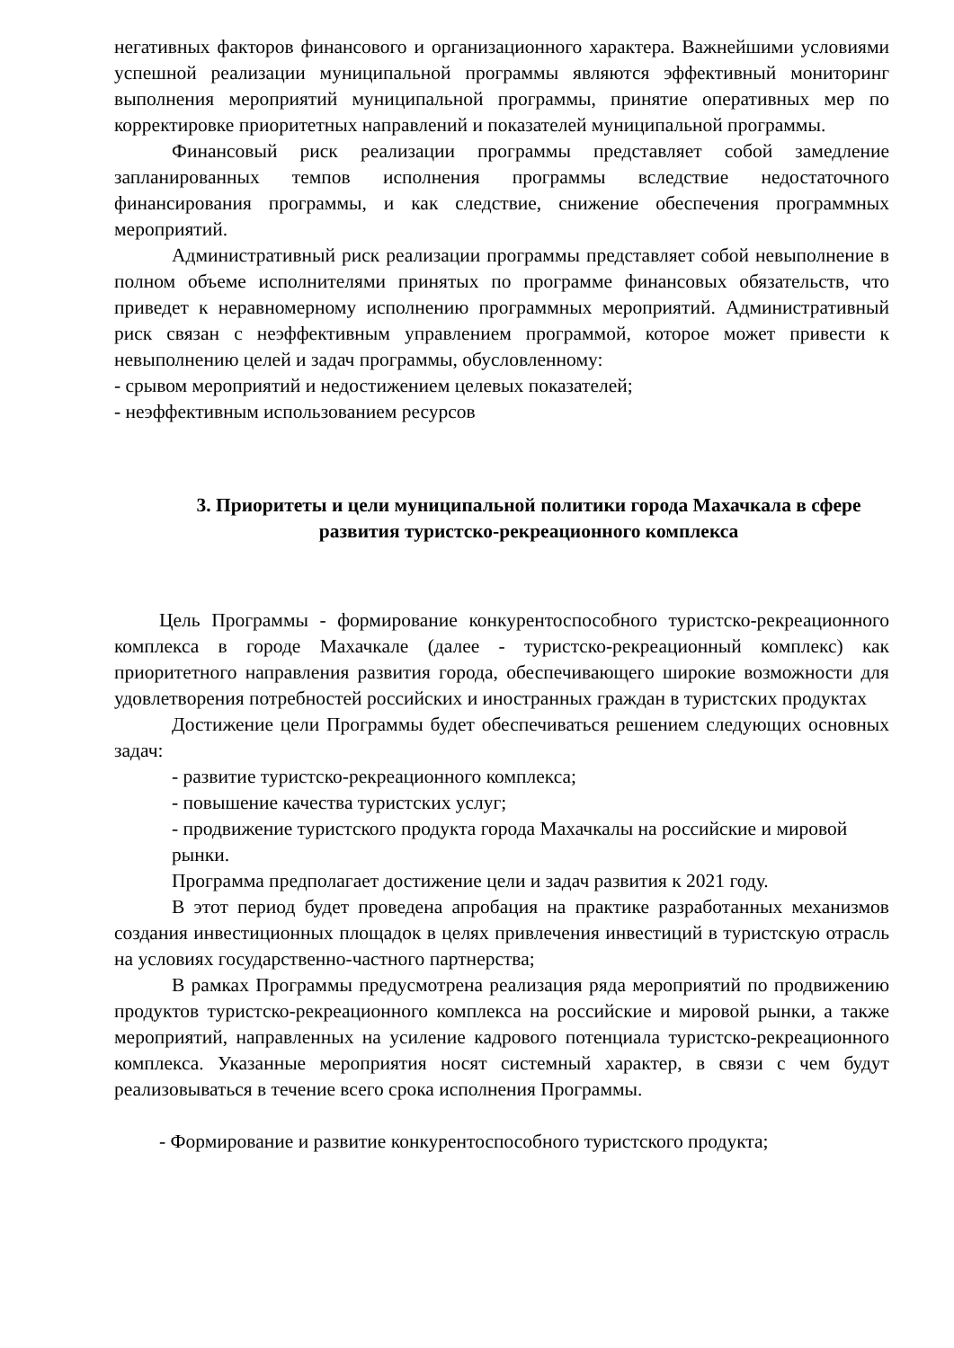негативных факторов финансового и организационного характера. Важнейшими условиями успешной реализации муниципальной программы являются эффективный мониторинг выполнения мероприятий муниципальной программы, принятие оперативных мер по корректировке приоритетных направлений и показателей муниципальной программы.
Финансовый риск реализации программы представляет собой замедление запланированных темпов исполнения программы вследствие недостаточного финансирования программы, и как следствие, снижение обеспечения программных мероприятий.
Административный риск реализации программы представляет собой невыполнение в полном объеме исполнителями принятых по программе финансовых обязательств, что приведет к неравномерному исполнению программных мероприятий. Административный риск связан с неэффективным управлением программой, которое может привести к невыполнению целей и задач программы, обусловленному:
- срывом мероприятий и недостижением целевых показателей;
- неэффективным использованием ресурсов
3. Приоритеты и цели муниципальной политики города Махачкала в сфере развития туристско-рекреационного комплекса
Цель Программы - формирование конкурентоспособного туристско-рекреационного комплекса в городе Махачкале (далее - туристско-рекреационный комплекс) как приоритетного направления развития города, обеспечивающего широкие возможности для удовлетворения потребностей российских и иностранных граждан в туристских продуктах
Достижение цели Программы будет обеспечиваться решением следующих основных задач:
- развитие туристско-рекреационного комплекса;
- повышение качества туристских услуг;
- продвижение туристского продукта города Махачкалы на российские и мировой рынки.
Программа предполагает достижение цели и задач развития к 2021 году.
В этот период будет проведена апробация на практике разработанных механизмов создания инвестиционных площадок в целях привлечения инвестиций в туристскую отрасль на условиях государственно-частного партнерства;
В рамках Программы предусмотрена реализация ряда мероприятий по продвижению продуктов туристско-рекреационного комплекса на российские и мировой рынки, а также мероприятий, направленных на усиление кадрового потенциала туристско-рекреационного комплекса. Указанные мероприятия носят системный характер, в связи с чем будут реализовываться в течение всего срока исполнения Программы.
- Формирование и развитие конкурентоспособного туристского продукта;